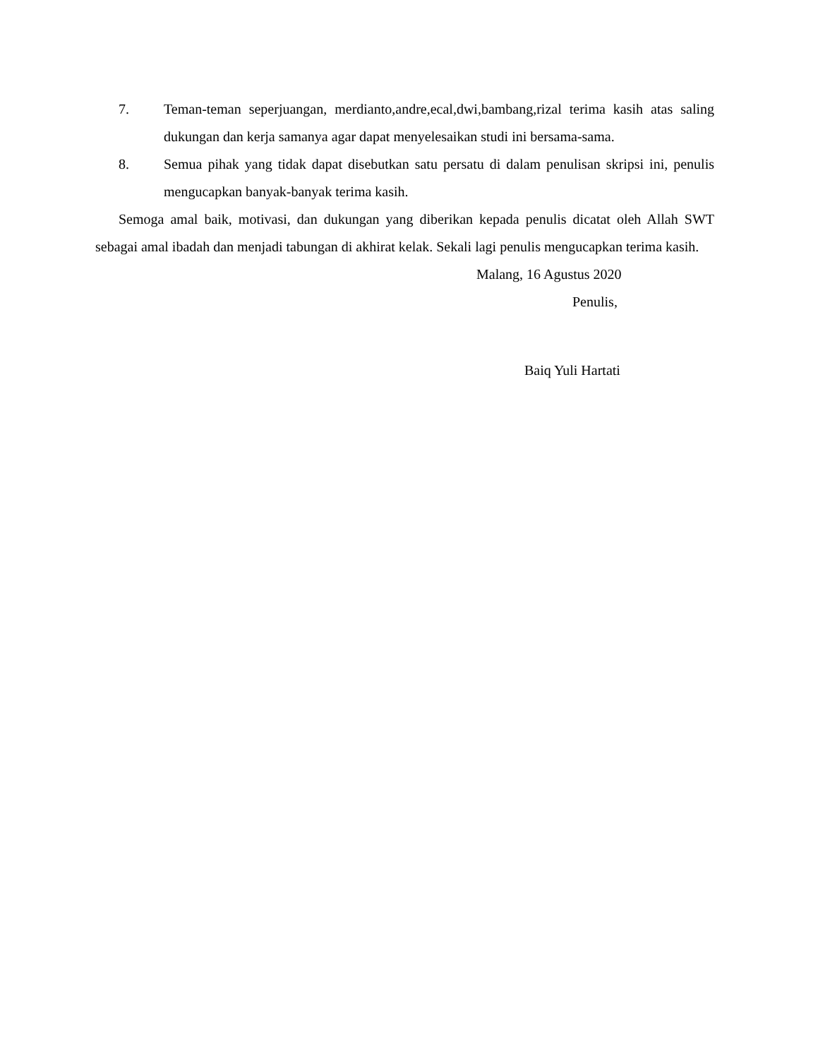7. Teman-teman seperjuangan, merdianto,andre,ecal,dwi,bambang,rizal terima kasih atas saling dukungan dan kerja samanya agar dapat menyelesaikan studi ini bersama-sama.
8. Semua pihak yang tidak dapat disebutkan satu persatu di dalam penulisan skripsi ini, penulis mengucapkan banyak-banyak terima kasih.
Semoga amal baik, motivasi, dan dukungan yang diberikan kepada penulis dicatat oleh Allah SWT sebagai amal ibadah dan menjadi tabungan di akhirat kelak. Sekali lagi penulis mengucapkan terima kasih.
Malang, 16 Agustus 2020
Penulis,
Baiq Yuli Hartati